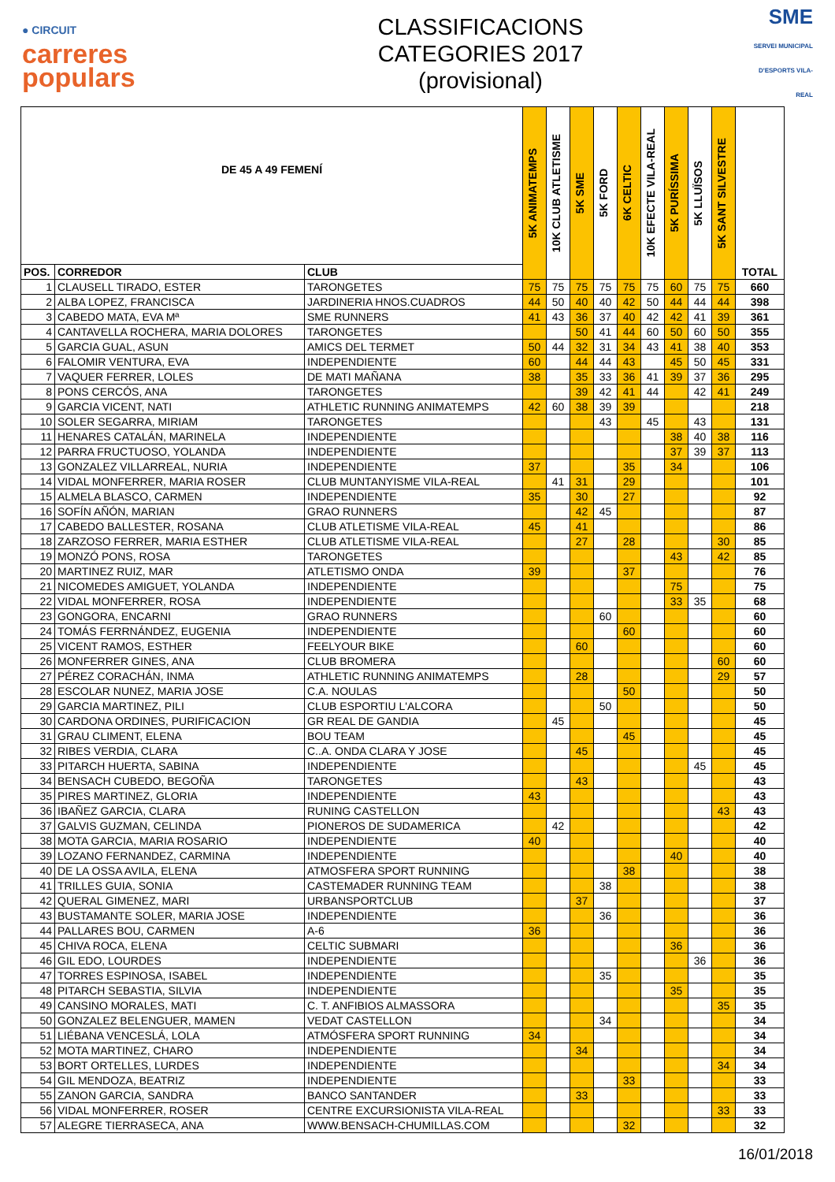● CIRCUIT
carreres
populars
CLASSIFICACIONS
CATEGORIES 2017
(provisional)
SME
SERVEI MUNICIPAL D'ESPORTS VILA-REAL
| DE 45 A 49 FEMENÍ | | | 5K ANIMATEMPS | 10K CLUB ATLETISME | 5K SME | 5K FORD | 6K CELTIC | 10K EFECTE VILA-REAL | 5K PURÍSSIMA | 5K LLUÏSOS | 5K SANT SILVESTRE | TOTAL |
| --- | --- | --- | --- | --- | --- | --- | --- | --- | --- | --- | --- | --- |
| POS. | CORREDOR | CLUB | | | | | | | | | | |
| 1 | CLAUSELL TIRADO, ESTER | TARONGETES | 75 | 75 | 75 | 75 | 75 | 75 | 60 | 75 | 75 | 660 |
| 2 | ALBA LOPEZ, FRANCISCA | JARDINERIA HNOS.CUADROS | 44 | 50 | 40 | 40 | 42 | 50 | 44 | 44 | 44 | 398 |
| 3 | CABEDO MATA, EVA Mª | SME RUNNERS | 41 | 43 | 36 | 37 | 40 | 42 | 42 | 41 | 39 | 361 |
| 4 | CANTAVELLA ROCHERA, MARIA DOLORES | TARONGETES | | | 50 | 41 | 44 | 60 | 50 | 60 | 50 | 355 |
| 5 | GARCIA GUAL, ASUN | AMICS DEL TERMET | 50 | 44 | 32 | 31 | 34 | 43 | 41 | 38 | 40 | 353 |
| 6 | FALOMIR VENTURA, EVA | INDEPENDIENTE | 60 | | 44 | 44 | 43 | | 45 | 50 | 45 | 331 |
| 7 | VAQUER FERRER, LOLES | DE MATI MAÑANA | 38 | | 35 | 33 | 36 | 41 | 39 | 37 | 36 | 295 |
| 8 | PONS CERCÓS, ANA | TARONGETES | | | 39 | 42 | 41 | 44 | | 42 | 41 | 249 |
| 9 | GARCIA VICENT, NATI | ATHLETIC RUNNING ANIMATEMPS | 42 | 60 | 38 | 39 | 39 | | | | | 218 |
| 10 | SOLER SEGARRA, MIRIAM | TARONGETES | | | | 43 | | 45 | | 43 | | 131 |
| 11 | HENARES CATALÁN, MARINELA | INDEPENDIENTE | | | | | | | 38 | 40 | 38 | 116 |
| 12 | PARRA FRUCTUOSO, YOLANDA | INDEPENDIENTE | | | | | | | 37 | 39 | 37 | 113 |
| 13 | GONZALEZ VILLARREAL, NURIA | INDEPENDIENTE | 37 | | | | 35 | | 34 | | | 106 |
| 14 | VIDAL MONFERRER, MARIA ROSER | CLUB MUNTANYISME VILA-REAL | | 41 | 31 | | 29 | | | | | 101 |
| 15 | ALMELA BLASCO, CARMEN | INDEPENDIENTE | 35 | | 30 | | 27 | | | | | 92 |
| 16 | SOFÍN AÑÓN, MARIAN | GRAO RUNNERS | | | 42 | 45 | | | | | | 87 |
| 17 | CABEDO BALLESTER, ROSANA | CLUB ATLETISME VILA-REAL | 45 | | 41 | | | | | | | 86 |
| 18 | ZARZOSO FERRER, MARIA ESTHER | CLUB ATLETISME VILA-REAL | | | 27 | | 28 | | | | 30 | 85 |
| 19 | MONZÓ PONS, ROSA | TARONGETES | | | | | | | 43 | | 42 | 85 |
| 20 | MARTINEZ RUIZ, MAR | ATLETISMO ONDA | 39 | | | | 37 | | | | | 76 |
| 21 | NICOMEDES AMIGUET, YOLANDA | INDEPENDIENTE | | | | | | | 75 | | | 75 |
| 22 | VIDAL MONFERRER, ROSA | INDEPENDIENTE | | | | | | | 33 | 35 | | 68 |
| 23 | GONGORA, ENCARNI | GRAO RUNNERS | | | | 60 | | | | | | 60 |
| 24 | TOMÁS FERRNÁNDEZ, EUGENIA | INDEPENDIENTE | | | | | 60 | | | | | 60 |
| 25 | VICENT RAMOS, ESTHER | FEELYOUR BIKE | | | 60 | | | | | | | 60 |
| 26 | MONFERRER GINES, ANA | CLUB BROMERA | | | | | | | | | 60 | 60 |
| 27 | PÉREZ CORACHÁN, INMA | ATHLETIC RUNNING ANIMATEMPS | | | 28 | | | | | | 29 | 57 |
| 28 | ESCOLAR NUNEZ, MARIA JOSE | C.A. NOULAS | | | | | 50 | | | | | 50 |
| 29 | GARCIA MARTINEZ, PILI | CLUB ESPORTIU L'ALCORA | | | | 50 | | | | | | 50 |
| 30 | CARDONA ORDINES, PURIFICACION | GR REAL DE GANDIA | | 45 | | | | | | | | 45 |
| 31 | GRAU CLIMENT, ELENA | BOU TEAM | | | | | 45 | | | | | 45 |
| 32 | RIBES VERDIA, CLARA | C..A. ONDA CLARA Y JOSE | | | 45 | | | | | | | 45 |
| 33 | PITARCH HUERTA, SABINA | INDEPENDIENTE | | | | | | | | 45 | | 45 |
| 34 | BENSACH CUBEDO, BEGOÑA | TARONGETES | | | 43 | | | | | | | 43 |
| 35 | PIRES MARTINEZ, GLORIA | INDEPENDIENTE | 43 | | | | | | | | | 43 |
| 36 | IBAÑEZ GARCIA, CLARA | RUNING CASTELLON | | | | | | | | | 43 | 43 |
| 37 | GALVIS GUZMAN, CELINDA | PIONEROS DE SUDAMERICA | | 42 | | | | | | | | 42 |
| 38 | MOTA GARCIA, MARIA ROSARIO | INDEPENDIENTE | 40 | | | | | | | | | 40 |
| 39 | LOZANO FERNANDEZ, CARMINA | INDEPENDIENTE | | | | | | | 40 | | | 40 |
| 40 | DE LA OSSA AVILA, ELENA | ATMOSFERA SPORT RUNNING | | | | | 38 | | | | | 38 |
| 41 | TRILLES GUIA, SONIA | CASTEMADER RUNNING TEAM | | | | 38 | | | | | | 38 |
| 42 | QUERAL GIMENEZ, MARI | URBANSPORTCLUB | | | 37 | | | | | | | 37 |
| 43 | BUSTAMANTE SOLER, MARIA JOSE | INDEPENDIENTE | | | | 36 | | | | | | 36 |
| 44 | PALLARES BOU, CARMEN | A-6 | 36 | | | | | | | | | 36 |
| 45 | CHIVA ROCA, ELENA | CELTIC SUBMARI | | | | | | | 36 | | | 36 |
| 46 | GIL EDO, LOURDES | INDEPENDIENTE | | | | | | | | 36 | | 36 |
| 47 | TORRES ESPINOSA, ISABEL | INDEPENDIENTE | | | | 35 | | | | | | 35 |
| 48 | PITARCH SEBASTIA, SILVIA | INDEPENDIENTE | | | | | | | 35 | | | 35 |
| 49 | CANSINO MORALES, MATI | C. T. ANFIBIOS ALMASSORA | | | | | | | | | 35 | 35 |
| 50 | GONZALEZ BELENGUER, MAMEN | VEDAT CASTELLON | | | | 34 | | | | | | 34 |
| 51 | LIÉBANA VENCESLÁ, LOLA | ATMÓSFERA SPORT RUNNING | 34 | | | | | | | | | 34 |
| 52 | MOTA MARTINEZ, CHARO | INDEPENDIENTE | | | 34 | | | | | | | 34 |
| 53 | BORT ORTELLES, LURDES | INDEPENDIENTE | | | | | | | | | 34 | 34 |
| 54 | GIL MENDOZA, BEATRIZ | INDEPENDIENTE | | | | | 33 | | | | | 33 |
| 55 | ZANON GARCIA, SANDRA | BANCO SANTANDER | | | 33 | | | | | | | 33 |
| 56 | VIDAL MONFERRER, ROSER | CENTRE EXCURSIONISTA VILA-REAL | | | | | | | | | 33 | 33 |
| 57 | ALEGRE TIERRASECA, ANA | WWW.BENSACH-CHUMILLAS.COM | | | | | 32 | | | | | 32 |
16/01/2018